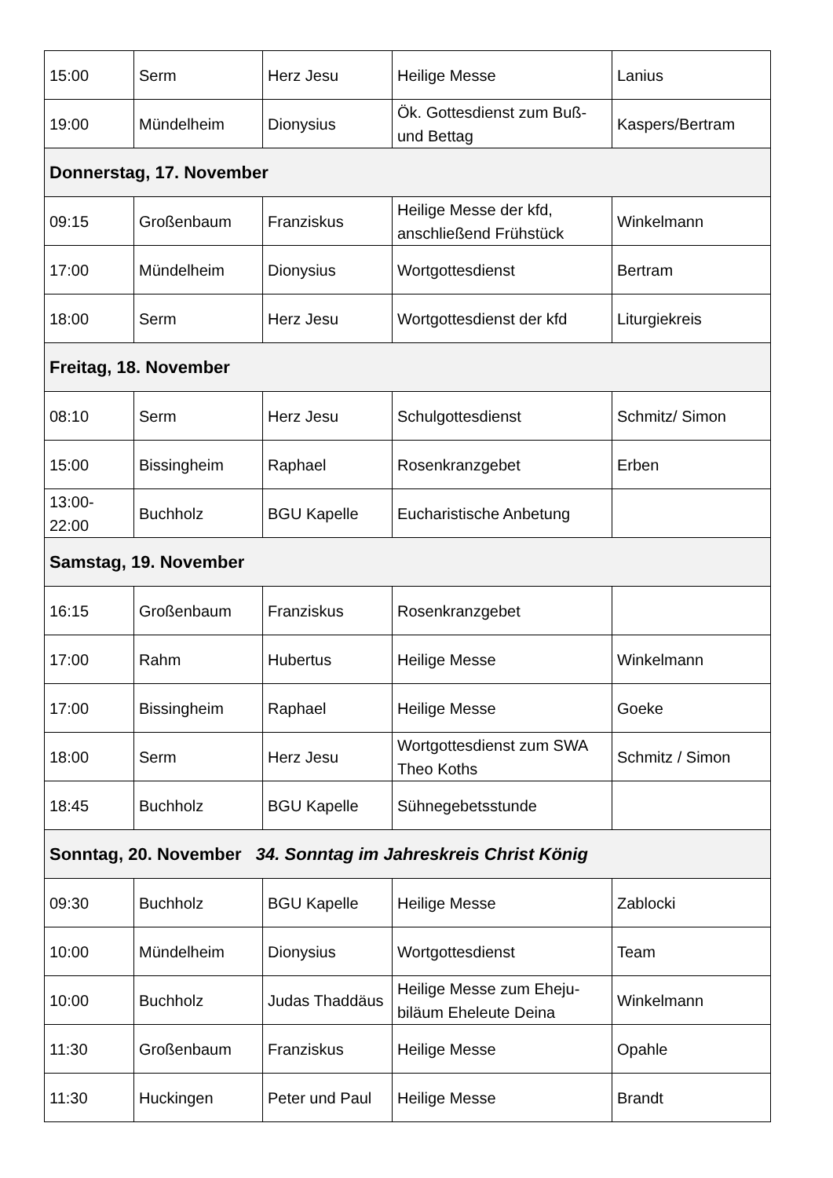| 15:00 | Serm | Herz Jesu | Heilige Messe | Lanius |
| 19:00 | Mündelheim | Dionysius | Ök. Gottesdienst zum Buß- und Bettag | Kaspers/Bertram |
| Donnerstag, 17. November | | | | |
| 09:15 | Großenbaum | Franziskus | Heilige Messe der kfd, anschließend Frühstück | Winkelmann |
| 17:00 | Mündelheim | Dionysius | Wortgottesdienst | Bertram |
| 18:00 | Serm | Herz Jesu | Wortgottesdienst der kfd | Liturgiekreis |
| Freitag, 18. November | | | | |
| 08:10 | Serm | Herz Jesu | Schulgottesdienst | Schmitz/ Simon |
| 15:00 | Bissingheim | Raphael | Rosenkranzgebet | Erben |
| 13:00-22:00 | Buchholz | BGU Kapelle | Eucharistische Anbetung | |
| Samstag, 19. November | | | | |
| 16:15 | Großenbaum | Franziskus | Rosenkranzgebet | |
| 17:00 | Rahm | Hubertus | Heilige Messe | Winkelmann |
| 17:00 | Bissingheim | Raphael | Heilige Messe | Goeke |
| 18:00 | Serm | Herz Jesu | Wortgottesdienst zum SWA Theo Koths | Schmitz / Simon |
| 18:45 | Buchholz | BGU Kapelle | Sühnegebetsstunde | |
| Sonntag, 20. November 34. Sonntag im Jahreskreis Christ König | | | | |
| 09:30 | Buchholz | BGU Kapelle | Heilige Messe | Zablocki |
| 10:00 | Mündelheim | Dionysius | Wortgottesdienst | Team |
| 10:00 | Buchholz | Judas Thaddäus | Heilige Messe zum Eheju-biläum Eheleute Deina | Winkelmann |
| 11:30 | Großenbaum | Franziskus | Heilige Messe | Opahle |
| 11:30 | Huckingen | Peter und Paul | Heilige Messe | Brandt |